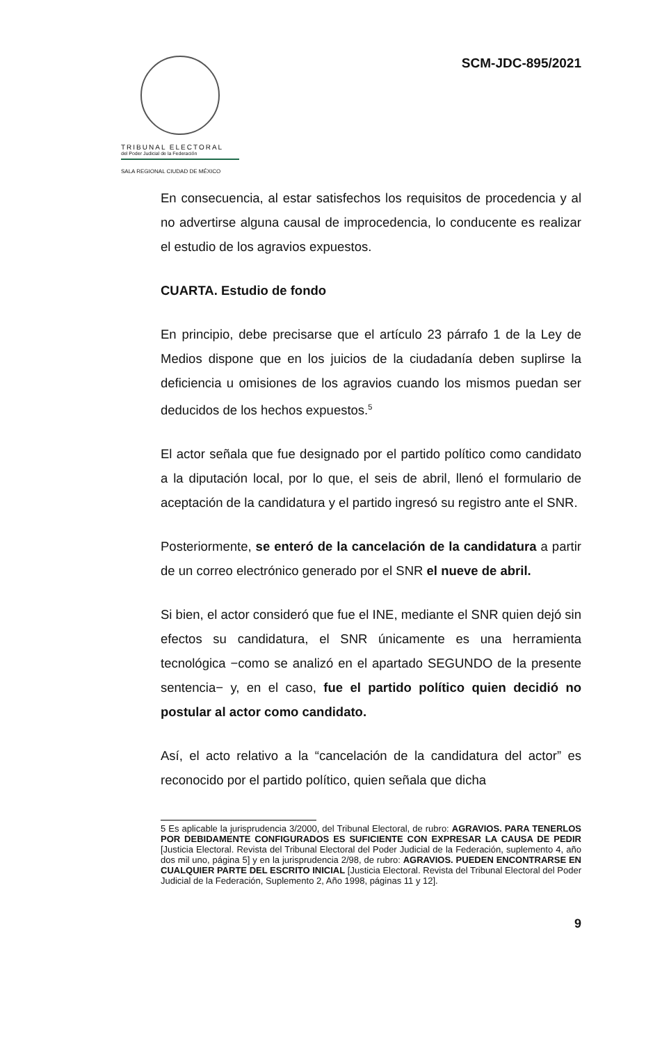TRIBUNAL ELECTORAL
del Poder Judicial de la Federación
SALA REGIONAL CIUDAD DE MÉXICO
SCM-JDC-895/2021
En consecuencia, al estar satisfechos los requisitos de procedencia y al no advertirse alguna causal de improcedencia, lo conducente es realizar el estudio de los agravios expuestos.
CUARTA. Estudio de fondo
En principio, debe precisarse que el artículo 23 párrafo 1 de la Ley de Medios dispone que en los juicios de la ciudadanía deben suplirse la deficiencia u omisiones de los agravios cuando los mismos puedan ser deducidos de los hechos expuestos.<sup>5</sup>
El actor señala que fue designado por el partido político como candidato a la diputación local, por lo que, el seis de abril, llenó el formulario de aceptación de la candidatura y el partido ingresó su registro ante el SNR.
Posteriormente, se enteró de la cancelación de la candidatura a partir de un correo electrónico generado por el SNR el nueve de abril.
Si bien, el actor consideró que fue el INE, mediante el SNR quien dejó sin efectos su candidatura, el SNR únicamente es una herramienta tecnológica −como se analizó en el apartado SEGUNDO de la presente sentencia− y, en el caso, fue el partido político quien decidió no postular al actor como candidato.
Así, el acto relativo a la “cancelación de la candidatura del actor” es reconocido por el partido político, quien señala que dicha
5 Es aplicable la jurisprudencia 3/2000, del Tribunal Electoral, de rubro: AGRAVIOS. PARA TENERLOS POR DEBIDAMENTE CONFIGURADOS ES SUFICIENTE CON EXPRESAR LA CAUSA DE PEDIR [Justicia Electoral. Revista del Tribunal Electoral del Poder Judicial de la Federación, suplemento 4, año dos mil uno, página 5] y en la jurisprudencia 2/98, de rubro: AGRAVIOS. PUEDEN ENCONTRARSE EN CUALQUIER PARTE DEL ESCRITO INICIAL [Justicia Electoral. Revista del Tribunal Electoral del Poder Judicial de la Federación, Suplemento 2, Año 1998, páginas 11 y 12].
9